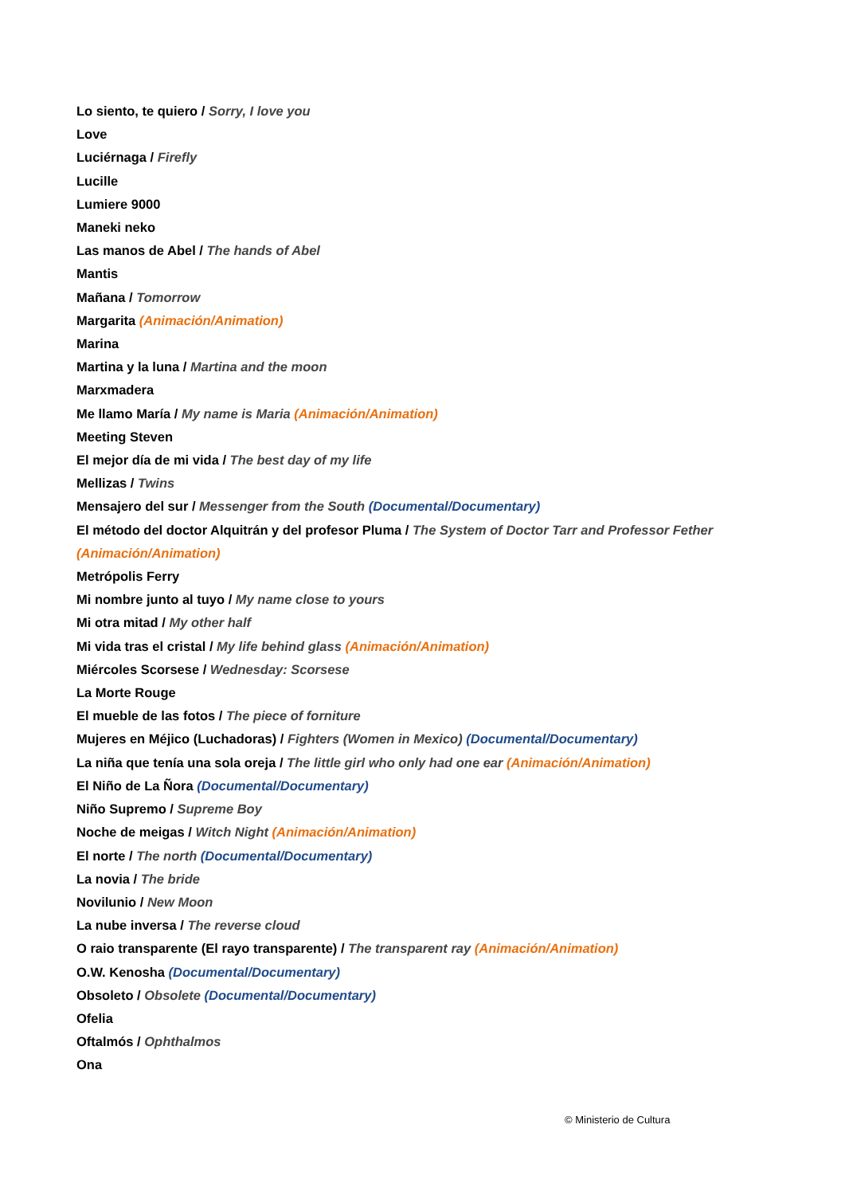Lo siento, te quiero / Sorry, I love you
Love
Luciérnaga / Firefly
Lucille
Lumiere 9000
Maneki neko
Las manos de Abel / The hands of Abel
Mantis
Mañana / Tomorrow
Margarita (Animación/Animation)
Marina
Martina y la luna / Martina and the moon
Marxmadera
Me llamo María / My name is Maria (Animación/Animation)
Meeting Steven
El mejor día de mi vida / The best day of my life
Mellizas / Twins
Mensajero del sur / Messenger from the South (Documental/Documentary)
El método del doctor Alquitrán y del profesor Pluma / The System of Doctor Tarr and Professor Fether (Animación/Animation)
Metrópolis Ferry
Mi nombre junto al tuyo / My name close to yours
Mi otra mitad / My other half
Mi vida tras el cristal / My life behind glass (Animación/Animation)
Miércoles Scorsese / Wednesday: Scorsese
La Morte Rouge
El mueble de las fotos / The piece of forniture
Mujeres en Méjico (Luchadoras) / Fighters (Women in Mexico) (Documental/Documentary)
La niña que tenía una sola oreja / The little girl who only had one ear (Animación/Animation)
El Niño de La Ñora (Documental/Documentary)
Niño Supremo / Supreme Boy
Noche de meigas / Witch Night (Animación/Animation)
El norte / The north (Documental/Documentary)
La novia / The bride
Novilunio / New Moon
La nube inversa / The reverse cloud
O raio transparente (El rayo transparente) / The transparent ray (Animación/Animation)
O.W. Kenosha (Documental/Documentary)
Obsoleto / Obsolete (Documental/Documentary)
Ofelia
Oftalmós / Ophthalmos
Ona
© Ministerio de Cultura